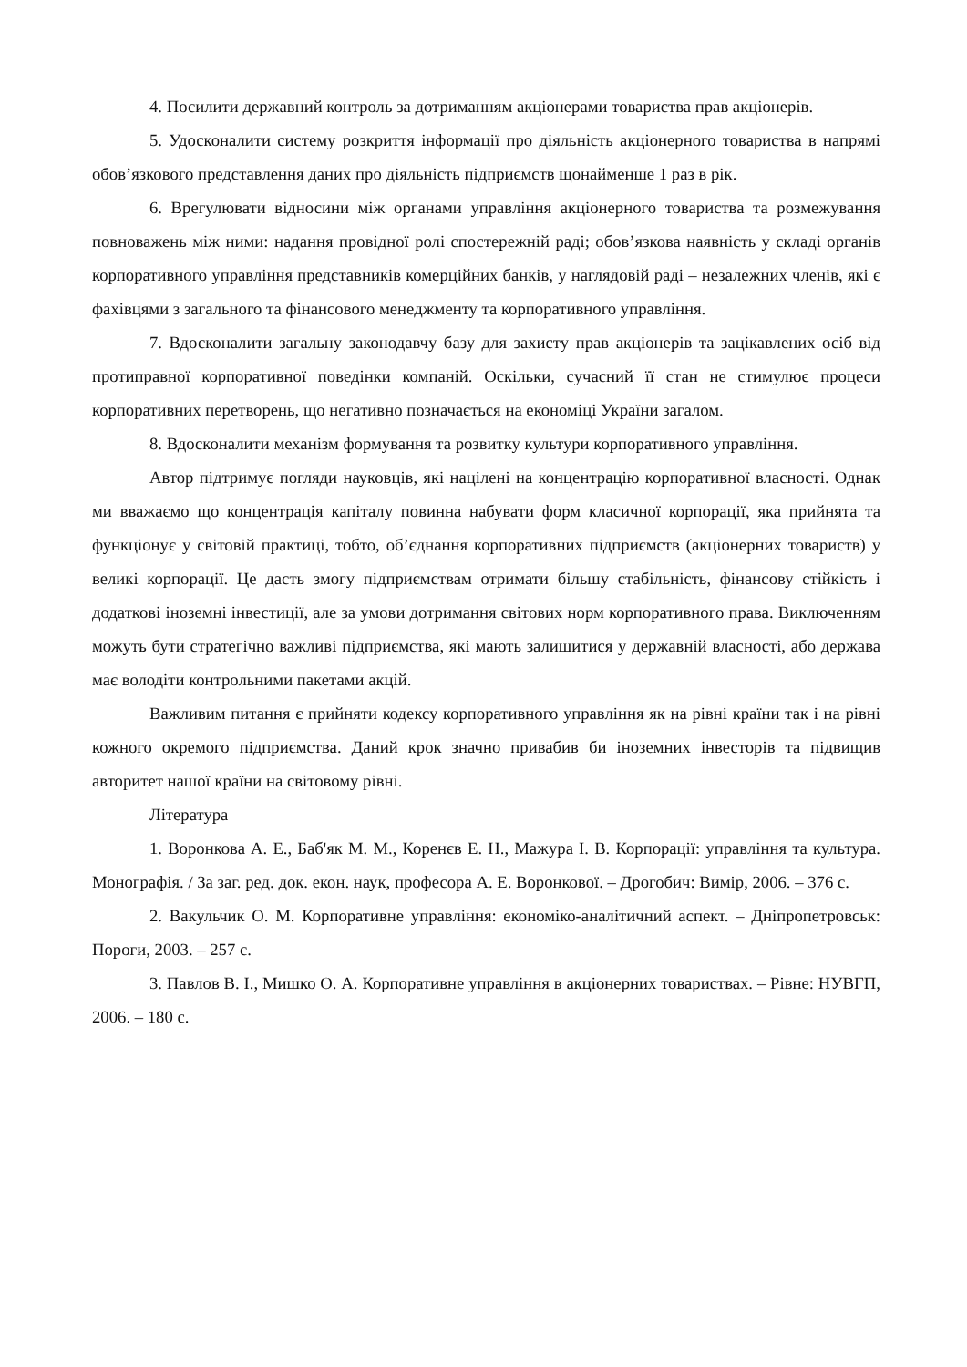4. Посилити державний контроль за дотриманням акціонерами товариства прав акціонерів.
5. Удосконалити систему розкриття інформації про діяльність акціонерного товариства в напрямі обов’язкового представлення даних про діяльність підприємств щонайменше 1 раз в рік.
6. Врегулювати відносини між органами управління акціонерного товариства та розмежування повноважень між ними: надання провідної ролі спостережній раді; обов’язкова наявність у складі органів корпоративного управління представників комерційних банків, у наглядовій раді – незалежних членів, які є фахівцями з загального та фінансового менеджменту та корпоративного управління.
7. Вдосконалити загальну законодавчу базу для захисту прав акціонерів та зацікавлених осіб від протиправної корпоративної поведінки компаній. Оскільки, сучасний її стан не стимулює процеси корпоративних перетворень, що негативно позначається на економіці України загалом.
8. Вдосконалити механізм формування та розвитку культури корпоративного управління.
Автор підтримує погляди науковців, які націлені на концентрацію корпоративної власності. Однак ми вважаємо що концентрація капіталу повинна набувати форм класичної корпорації, яка прийнята та функціонує у світовій практиці, тобто, об’єднання корпоративних підприємств (акціонерних товариств) у великі корпорації. Це дасть змогу підприємствам отримати більшу стабільність, фінансову стійкість і додаткові іноземні інвестиції, але за умови дотримання світових норм корпоративного права. Виключенням можуть бути стратегічно важливі підприємства, які мають залишитися у державній власності, або держава має володіти контрольними пакетами акцій.
Важливим питання є прийняти кодексу корпоративного управління як на рівні країни так і на рівні кожного окремого підприємства. Даний крок значно привабив би іноземних інвесторів та підвищив авторитет нашої країни на світовому рівні.
Література
1. Воронкова А. Е., Баб'як М. М., Коренєв Е. Н., Мажура І. В. Корпорації: управління та культура. Монографія. / За заг. ред. док. екон. наук, професора А. Е. Воронкової. – Дрогобич: Вимір, 2006. – 376 с.
2. Вакульчик О. М. Корпоративне управління: економіко-аналітичний аспект. – Дніпропетровськ: Пороги, 2003. – 257 с.
3. Павлов В. І., Мишко О. А. Корпоративне управління в акціонерних товариствах. – Рівне: НУВГП, 2006. – 180 с.